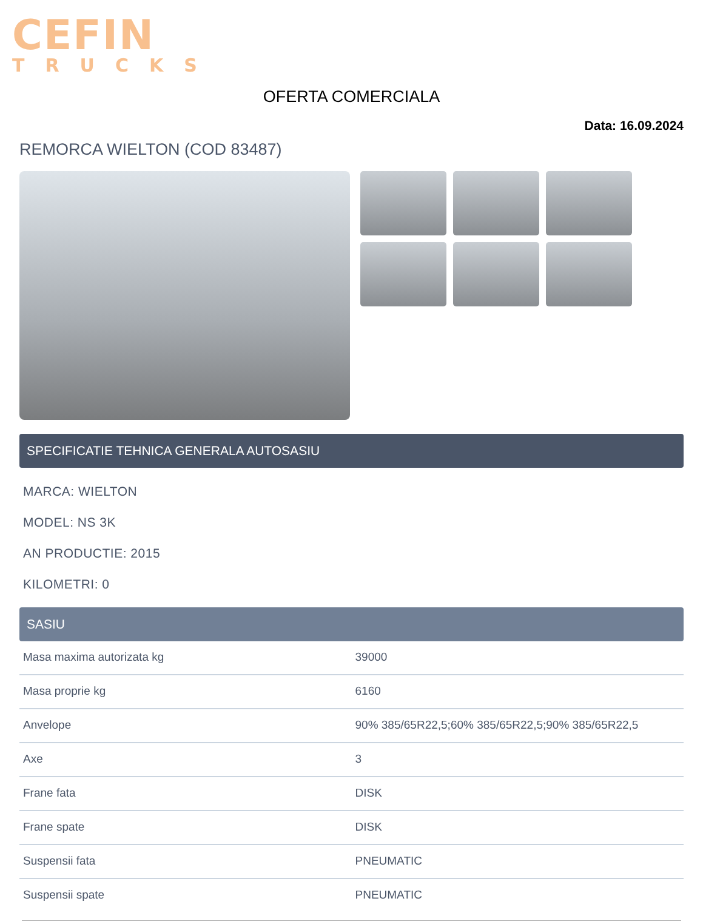CEFIN
TRUCKS
OFERTA COMERCIALA
Data: 16.09.2024
REMORCA WIELTON (COD 83487)
SPECIFICATIE TEHNICA GENERALA AUTOSASIU
MARCA: WIELTON
MODEL: NS 3K
AN PRODUCTIE: 2015
KILOMETRI: 0
SASIU
| Masa maxima autorizata kg | 39000 |
| Masa proprie kg | 6160 |
| Anvelope | 90% 385/65R22,5;60% 385/65R22,5;90% 385/65R22,5 |
| Axe | 3 |
| Frane fata | DISK |
| Frane spate | DISK |
| Suspensii fata | PNEUMATIC |
| Suspensii spate | PNEUMATIC |